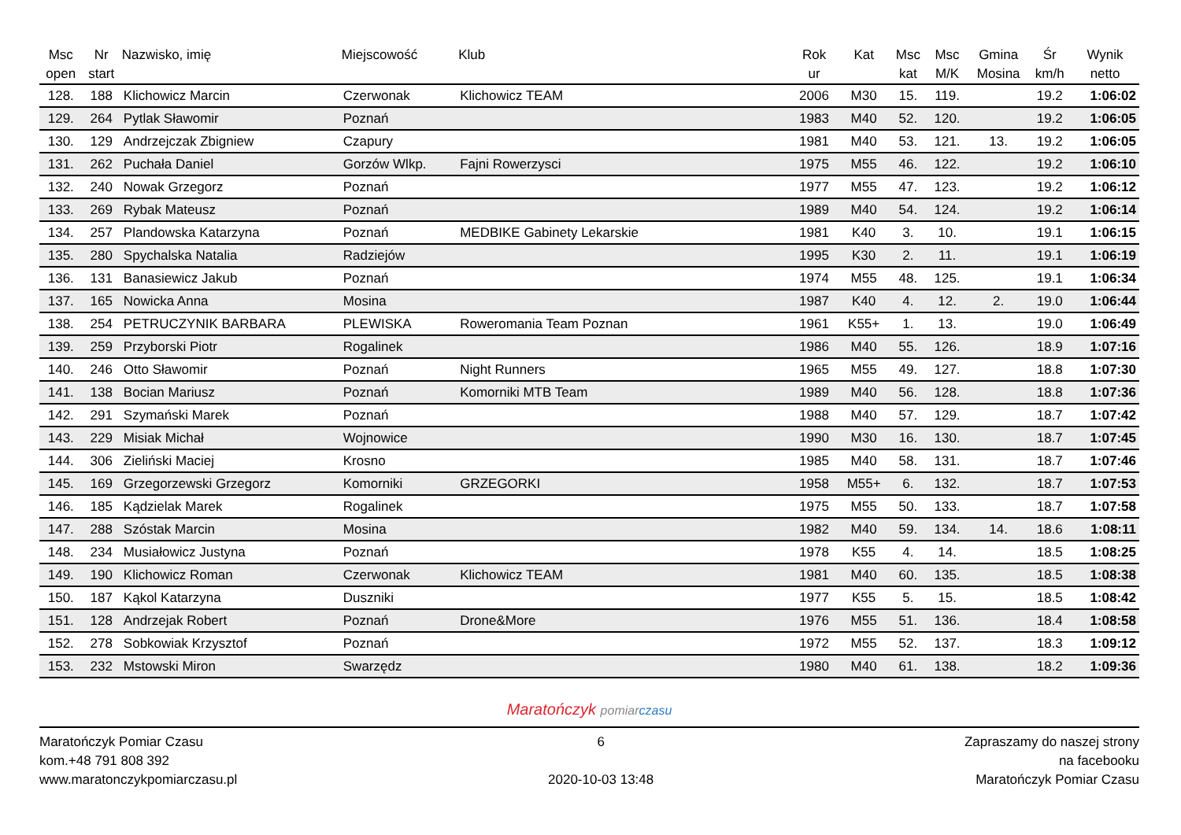| Msc open | Nr start | Nazwisko, imię | Miejscowość | Klub | Rok ur | Kat | Msc kat | Msc M/K | Gmina Mosina | Śr km/h | Wynik netto |
| --- | --- | --- | --- | --- | --- | --- | --- | --- | --- | --- | --- |
| 128. | 188 | Klichowicz Marcin | Czerwonak | Klichowicz TEAM | 2006 | M30 | 15. | 119. | | 19.2 | 1:06:02 |
| 129. | 264 | Pytlak Sławomir | Poznań | | 1983 | M40 | 52. | 120. | | 19.2 | 1:06:05 |
| 130. | 129 | Andrzejczak Zbigniew | Czapury | | 1981 | M40 | 53. | 121. | 13. | 19.2 | 1:06:05 |
| 131. | 262 | Puchała Daniel | Gorzów Wlkp. | Fajni Rowerzysci | 1975 | M55 | 46. | 122. | | 19.2 | 1:06:10 |
| 132. | 240 | Nowak Grzegorz | Poznań | | 1977 | M55 | 47. | 123. | | 19.2 | 1:06:12 |
| 133. | 269 | Rybak Mateusz | Poznań | | 1989 | M40 | 54. | 124. | | 19.2 | 1:06:14 |
| 134. | 257 | Plandowska Katarzyna | Poznań | MEDBIKE Gabinety Lekarskie | 1981 | K40 | 3. | 10. | | 19.1 | 1:06:15 |
| 135. | 280 | Spychalska Natalia | Radziejów | | 1995 | K30 | 2. | 11. | | 19.1 | 1:06:19 |
| 136. | 131 | Banasiewicz Jakub | Poznań | | 1974 | M55 | 48. | 125. | | 19.1 | 1:06:34 |
| 137. | 165 | Nowicka Anna | Mosina | | 1987 | K40 | 4. | 12. | 2. | 19.0 | 1:06:44 |
| 138. | 254 | PETRUCZYNIK BARBARA | PLEWISKA | Roweromania Team Poznan | 1961 | K55+ | 1. | 13. | | 19.0 | 1:06:49 |
| 139. | 259 | Przyborski Piotr | Rogalinek | | 1986 | M40 | 55. | 126. | | 18.9 | 1:07:16 |
| 140. | 246 | Otto Sławomir | Poznań | Night Runners | 1965 | M55 | 49. | 127. | | 18.8 | 1:07:30 |
| 141. | 138 | Bocian Mariusz | Poznań | Komorniki MTB Team | 1989 | M40 | 56. | 128. | | 18.8 | 1:07:36 |
| 142. | 291 | Szymański Marek | Poznań | | 1988 | M40 | 57. | 129. | | 18.7 | 1:07:42 |
| 143. | 229 | Misiak Michał | Wojnowice | | 1990 | M30 | 16. | 130. | | 18.7 | 1:07:45 |
| 144. | 306 | Zieliński Maciej | Krosno | | 1985 | M40 | 58. | 131. | | 18.7 | 1:07:46 |
| 145. | 169 | Grzegorzewski Grzegorz | Komorniki | GRZEGORKI | 1958 | M55+ | 6. | 132. | | 18.7 | 1:07:53 |
| 146. | 185 | Kądzielak Marek | Rogalinek | | 1975 | M55 | 50. | 133. | | 18.7 | 1:07:58 |
| 147. | 288 | Szóstak Marcin | Mosina | | 1982 | M40 | 59. | 134. | 14. | 18.6 | 1:08:11 |
| 148. | 234 | Musiałowicz Justyna | Poznań | | 1978 | K55 | 4. | 14. | | 18.5 | 1:08:25 |
| 149. | 190 | Klichowicz Roman | Czerwonak | Klichowicz TEAM | 1981 | M40 | 60. | 135. | | 18.5 | 1:08:38 |
| 150. | 187 | Kąkol Katarzyna | Duszniki | | 1977 | K55 | 5. | 15. | | 18.5 | 1:08:42 |
| 151. | 128 | Andrzejak Robert | Poznań | Drone&More | 1976 | M55 | 51. | 136. | | 18.4 | 1:08:58 |
| 152. | 278 | Sobkowiak Krzysztof | Poznań | | 1972 | M55 | 52. | 137. | | 18.3 | 1:09:12 |
| 153. | 232 | Mstowski Miron | Swarzędz | | 1980 | M40 | 61. | 138. | | 18.2 | 1:09:36 |
Maratończyk pomiar czasu
Maratończyk Pomiar Czasu
kom.+48 791 808 392
www.maratonczykpomiarczasu.pl
6
2020-10-03 13:48
Zapraszamy do naszej strony
na facebooku
Maratończyk Pomiar Czasu